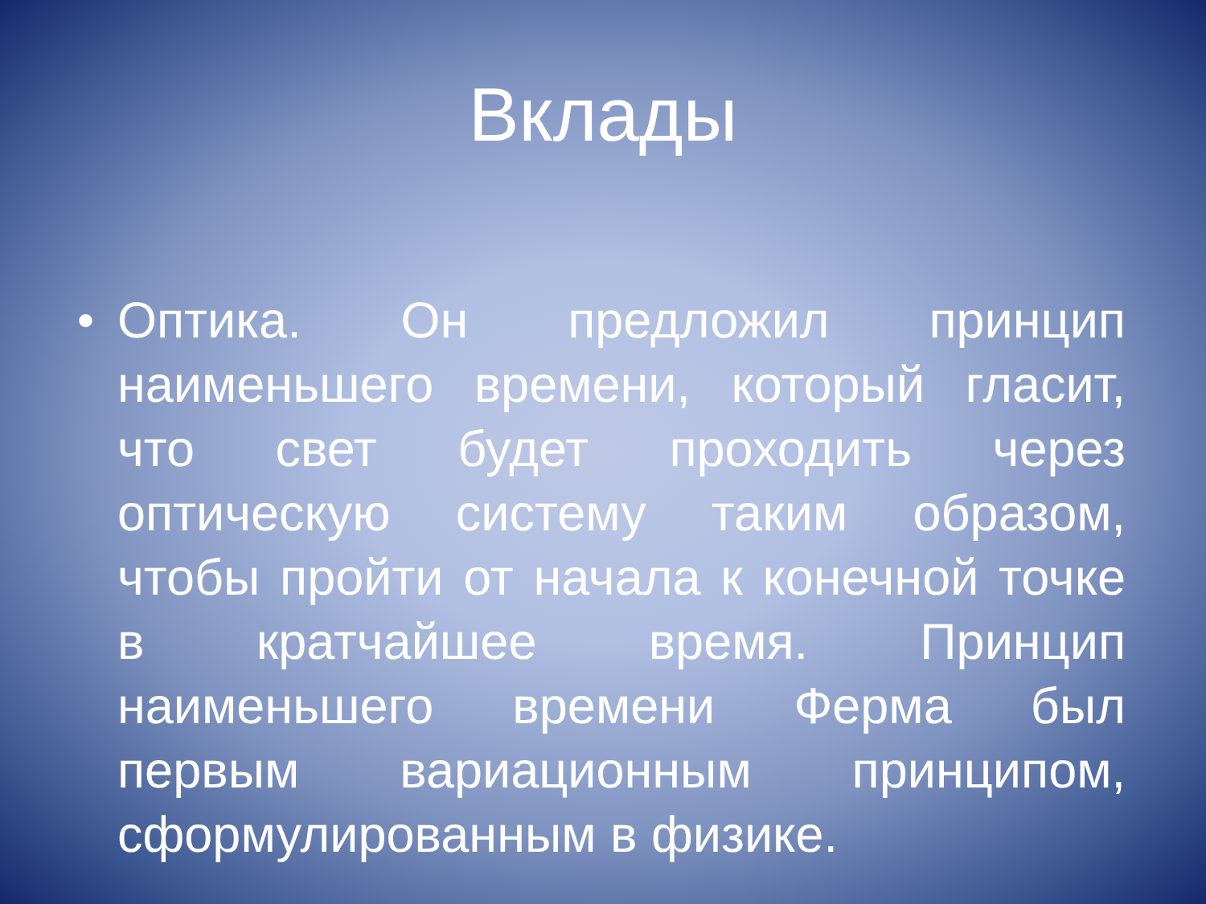Вклады
•
Оптика. Он предложил принцип наименьшего времени, который гласит, что свет будет проходить через оптическую систему таким образом, чтобы пройти от начала к конечной точке в кратчайшее время. Принцип наименьшего времени Ферма был первым вариационным принципом, сформулированным в физике.